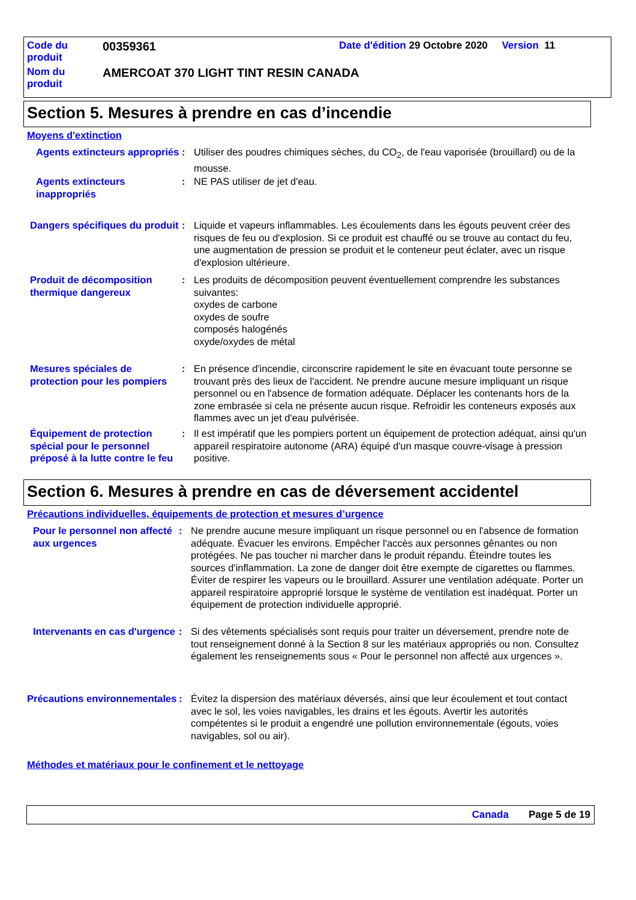Code du produit
00359361
Date d'édition 29 Octobre 2020 Version 11
Nom du produit
AMERCOAT 370 LIGHT TINT RESIN CANADA
Section 5. Mesures à prendre en cas d’incendie
Moyens d'extinction
Agents extincteurs appropriés
: Utiliser des poudres chimiques sèches, du CO<sub>2</sub>, de l'eau vaporisée (brouillard) ou de la mousse.
Agents extincteurs inappropriés
: NE PAS utiliser de jet d'eau.
Dangers spécifiques du produit
: Liquide et vapeurs inflammables. Les écoulements dans les égouts peuvent créer des risques de feu ou d'explosion. Si ce produit est chauffé ou se trouve au contact du feu, une augmentation de pression se produit et le conteneur peut éclater, avec un risque d'explosion ultérieure.
Produit de décomposition thermique dangereux
: Les produits de décomposition peuvent éventuellement comprendre les substances suivantes:
oxydes de carbone
oxydes de soufre
composés halogénés
oxyde/oxydes de métal
Mesures spéciales de protection pour les pompiers
: En présence d'incendie, circonscrire rapidement le site en évacuant toute personne se trouvant près des lieux de l'accident. Ne prendre aucune mesure impliquant un risque personnel ou en l'absence de formation adéquate. Déplacer les contenants hors de la zone embrasée si cela ne présente aucun risque. Refroidir les conteneurs exposés aux flammes avec un jet d'eau pulvérisée.
Équipement de protection spécial pour le personnel préposé à la lutte contre le feu
: Il est impératif que les pompiers portent un équipement de protection adéquat, ainsi qu'un appareil respiratoire autonome (ARA) équipé d'un masque couvre-visage à pression positive.
Section 6. Mesures à prendre en cas de déversement accidentel
Précautions individuelles, équipements de protection et mesures d’urgence
Pour le personnel non affecté aux urgences
: Ne prendre aucune mesure impliquant un risque personnel ou en l'absence de formation adéquate. Évacuer les environs. Empêcher l'accès aux personnes gênantes ou non protégées. Ne pas toucher ni marcher dans le produit répandu. Éteindre toutes les sources d'inflammation. La zone de danger doit être exempte de cigarettes ou flammes. Éviter de respirer les vapeurs ou le brouillard. Assurer une ventilation adéquate. Porter un appareil respiratoire approprié lorsque le système de ventilation est inadéquat. Porter un équipement de protection individuelle approprié.
Intervenants en cas d'urgence
: Si des vêtements spécialisés sont requis pour traiter un déversement, prendre note de tout renseignement donné à la Section 8 sur les matériaux appropriés ou non. Consultez également les renseignements sous « Pour le personnel non affecté aux urgences ».
Précautions environnementales
: Évitez la dispersion des matériaux déversés, ainsi que leur écoulement et tout contact avec le sol, les voies navigables, les drains et les égouts. Avertir les autorités compétentes si le produit a engendré une pollution environnementale (égouts, voies navigables, sol ou air).
Méthodes et matériaux pour le confinement et le nettoyage
Canada Page 5 de 19